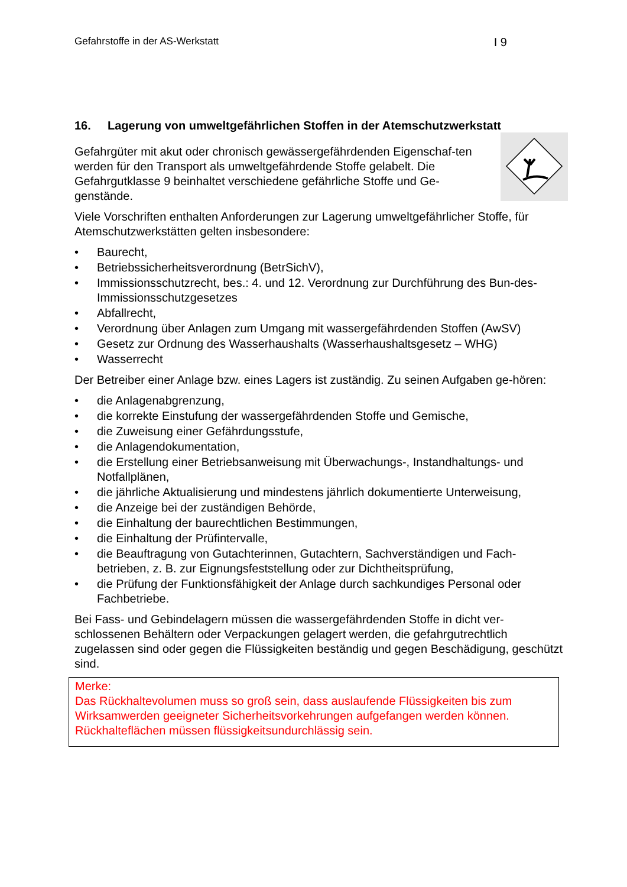Gefahrstoffe in der AS-Werkstatt I 9
16. Lagerung von umweltgefährlichen Stoffen in der Atemschutzwerkstatt
Gefahrgüter mit akut oder chronisch gewässergefährdenden Eigenschaf-ten werden für den Transport als umweltgefährdende Stoffe gelabelt. Die Gefahrgutklasse 9 beinhaltet verschiedene gefährliche Stoffe und Ge-genstände.
Viele Vorschriften enthalten Anforderungen zur Lagerung umweltgefährlicher Stoffe, für Atemschutzwerkstätten gelten insbesondere:
• Baurecht,
• Betriebssicherheitsverordnung (BetrSichV),
• Immissionsschutzrecht, bes.: 4. und 12. Verordnung zur Durchführung des Bun-des-Immissionsschutzgesetzes
• Abfallrecht,
• Verordnung über Anlagen zum Umgang mit wassergefährdenden Stoffen (AwSV)
• Gesetz zur Ordnung des Wasserhaushalts (Wasserhaushaltsgesetz – WHG)
• Wasserrecht
Der Betreiber einer Anlage bzw. eines Lagers ist zuständig. Zu seinen Aufgaben ge-hören:
• die Anlagenabgrenzung,
• die korrekte Einstufung der wassergefährdenden Stoffe und Gemische,
• die Zuweisung einer Gefährdungsstufe,
• die Anlagendokumentation,
• die Erstellung einer Betriebsanweisung mit Überwachungs-, Instandhaltungs- und Notfallplänen,
• die jährliche Aktualisierung und mindestens jährlich dokumentierte Unterweisung,
• die Anzeige bei der zuständigen Behörde,
• die Einhaltung der baurechtlichen Bestimmungen,
• die Einhaltung der Prüfintervalle,
• die Beauftragung von Gutachterinnen, Gutachtern, Sachverständigen und Fach-betrieben, z. B. zur Eignungsfeststellung oder zur Dichtheitsprüfung,
• die Prüfung der Funktionsfähigkeit der Anlage durch sachkundiges Personal oder Fachbetriebe.
Bei Fass- und Gebindelagern müssen die wassergefährdenden Stoffe in dicht ver-schlossenen Behältern oder Verpackungen gelagert werden, die gefahrgutrechtlich zugelassen sind oder gegen die Flüssigkeiten beständig und gegen Beschädigung, geschützt sind.
Merke:
Das Rückhaltevolumen muss so groß sein, dass auslaufende Flüssigkeiten bis zum Wirksamwerden geeigneter Sicherheitsvorkehrungen aufgefangen werden können. Rückhalteflächen müssen flüssigkeitsundurchlässig sein.